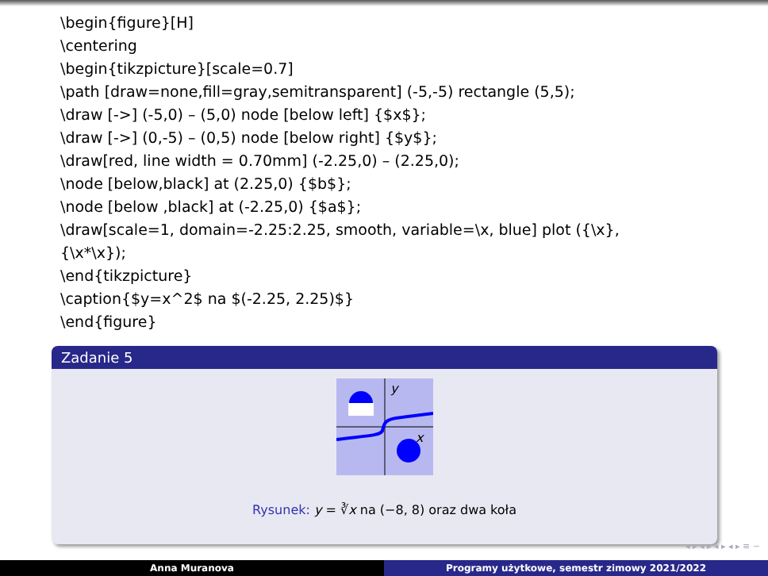\begin{figure}[H]
\centering
\begin{tikzpicture}[scale=0.7]
\path [draw=none,fill=gray,semitransparent] (-5,-5) rectangle (5,5);
\draw [->] (-5,0) – (5,0) node [below left] {$x$};
\draw [->] (0,-5) – (0,5) node [below right] {$y$};
\draw[red, line width = 0.70mm] (-2.25,0) – (2.25,0);
\node [below,black] at (2.25,0) {$b$};
\node [below ,black] at (-2.25,0) {$a$};
\draw[scale=1, domain=-2.25:2.25, smooth, variable=\x, blue] plot ({\x},
{\x*\x});
\end{tikzpicture}
\caption{$y=x^2$ na $(-2.25, 2.25)$}
\end{figure}
Zadanie 5
y
x
Rysunek: y = ∛x na (−8, 8) oraz dwa koła
◂ ▸ ◂ ▸ ◂ ▸ ◂ ▸ ≡ ∽
Anna Muranova Programy użytkowe, semestr zimowy 2021/2022